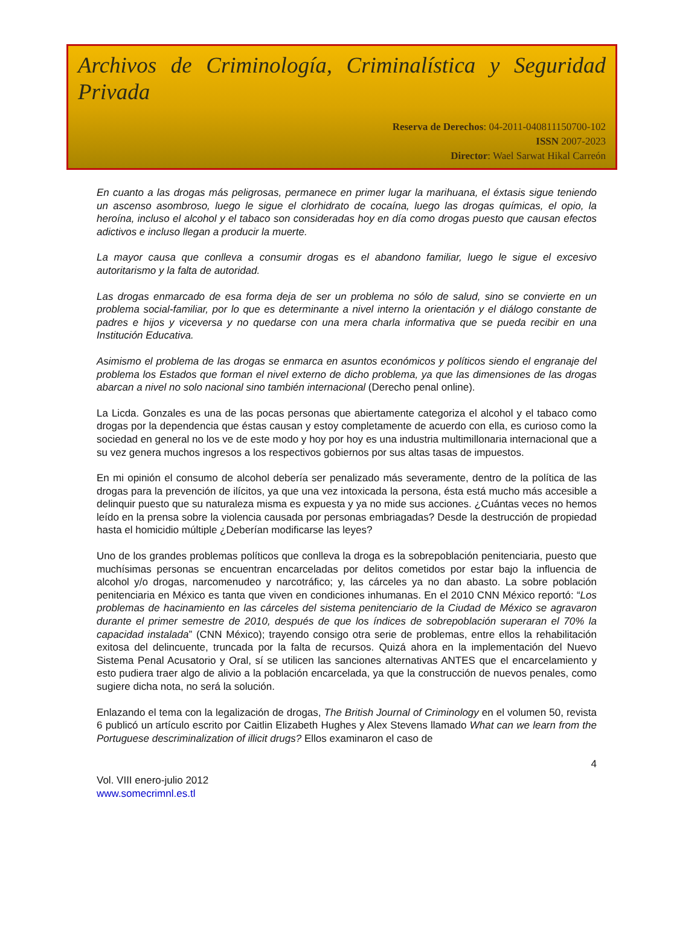Archivos de Criminología, Criminalística y Seguridad Privada
Reserva de Derechos: 04-2011-040811150700-102
ISSN 2007-2023
Director: Wael Sarwat Hikal Carreón
En cuanto a las drogas más peligrosas, permanece en primer lugar la marihuana, el éxtasis sigue teniendo un ascenso asombroso, luego le sigue el clorhidrato de cocaína, luego las drogas químicas, el opio, la heroína, incluso el alcohol y el tabaco son consideradas hoy en día como drogas puesto que causan efectos adictivos e incluso llegan a producir la muerte.
La mayor causa que conlleva a consumir drogas es el abandono familiar, luego le sigue el excesivo autoritarismo y la falta de autoridad.
Las drogas enmarcado de esa forma deja de ser un problema no sólo de salud, sino se convierte en un problema social-familiar, por lo que es determinante a nivel interno la orientación y el diálogo constante de padres e hijos y viceversa y no quedarse con una mera charla informativa que se pueda recibir en una Institución Educativa.
Asimismo el problema de las drogas se enmarca en asuntos económicos y políticos siendo el engranaje del problema los Estados que forman el nivel externo de dicho problema, ya que las dimensiones de las drogas abarcan a nivel no solo nacional sino también internacional (Derecho penal online).
La Licda. Gonzales es una de las pocas personas que abiertamente categoriza el alcohol y el tabaco como drogas por la dependencia que éstas causan y estoy completamente de acuerdo con ella, es curioso como la sociedad en general no los ve de este modo y hoy por hoy es una industria multimillonaria internacional que a su vez genera muchos ingresos a los respectivos gobiernos por sus altas tasas de impuestos.
En mi opinión el consumo de alcohol debería ser penalizado más severamente, dentro de la política de las drogas para la prevención de ilícitos, ya que una vez intoxicada la persona, ésta está mucho más accesible a delinquir puesto que su naturaleza misma es expuesta y ya no mide sus acciones. ¿Cuántas veces no hemos leído en la prensa sobre la violencia causada por personas embriagadas? Desde la destrucción de propiedad hasta el homicidio múltiple ¿Deberían modificarse las leyes?
Uno de los grandes problemas políticos que conlleva la droga es la sobrepoblación penitenciaria, puesto que muchísimas personas se encuentran encarceladas por delitos cometidos por estar bajo la influencia de alcohol y/o drogas, narcomenudeo y narcotráfico; y, las cárceles ya no dan abasto. La sobre población penitenciaria en México es tanta que viven en condiciones inhumanas. En el 2010 CNN México reportó: “Los problemas de hacinamiento en las cárceles del sistema penitenciario de la Ciudad de México se agravaron durante el primer semestre de 2010, después de que los índices de sobrepoblación superaran el 70% la capacidad instalada” (CNN México); trayendo consigo otra serie de problemas, entre ellos la rehabilitación exitosa del delincuente, truncada por la falta de recursos. Quizá ahora en la implementación del Nuevo Sistema Penal Acusatorio y Oral, sí se utilicen las sanciones alternativas ANTES que el encarcelamiento y esto pudiera traer algo de alivio a la población encarcelada, ya que la construcción de nuevos penales, como sugiere dicha nota, no será la solución.
Enlazando el tema con la legalización de drogas, The British Journal of Criminology en el volumen 50, revista 6 publicó un artículo escrito por Caitlin Elizabeth Hughes y Alex Stevens llamado What can we learn from the Portuguese descriminalization of illicit drugs? Ellos examinaron el caso de
4
Vol. VIII enero-julio 2012
www.somecrimnl.es.tl